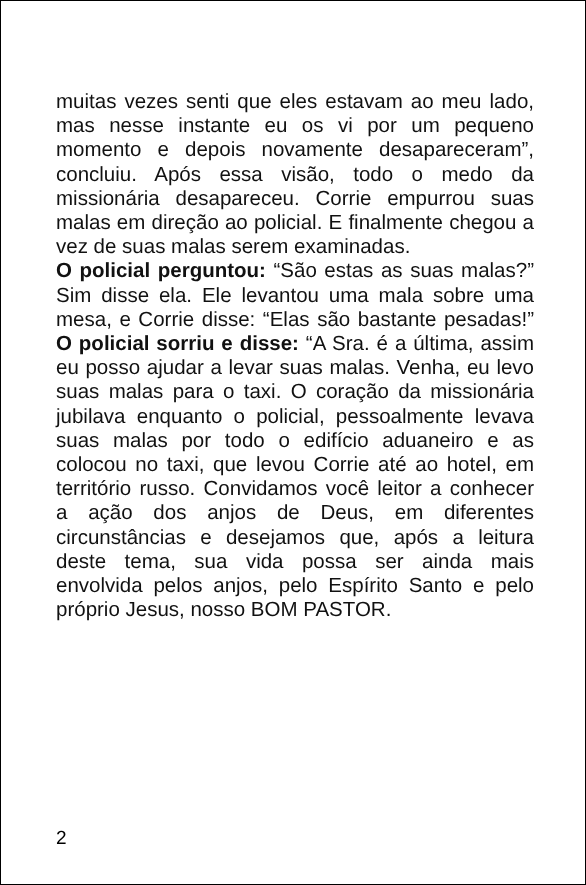muitas vezes senti que eles estavam ao meu lado, mas nesse instante eu os vi por um pequeno momento e depois novamente desapareceram”, concluiu. Após essa visão, todo o medo da missionária desapareceu. Corrie empurrou suas malas em direção ao policial. E finalmente chegou a vez de suas malas serem examinadas.
O policial perguntou: “São estas as suas malas?” Sim disse ela. Ele levantou uma mala sobre uma mesa, e Corrie disse: “Elas são bastante pesadas!” O policial sorriu e disse: “A Sra. é a última, assim eu posso ajudar a levar suas malas. Venha, eu levo suas malas para o taxi. O coração da missionária jubilava enquanto o policial, pessoalmente levava suas malas por todo o edifício aduaneiro e as colocou no taxi, que levou Corrie até ao hotel, em território russo. Convidamos você leitor a conhecer a ação dos anjos de Deus, em diferentes circunstâncias e desejamos que, após a leitura deste tema, sua vida possa ser ainda mais envolvida pelos anjos, pelo Espírito Santo e pelo próprio Jesus, nosso BOM PASTOR.
2